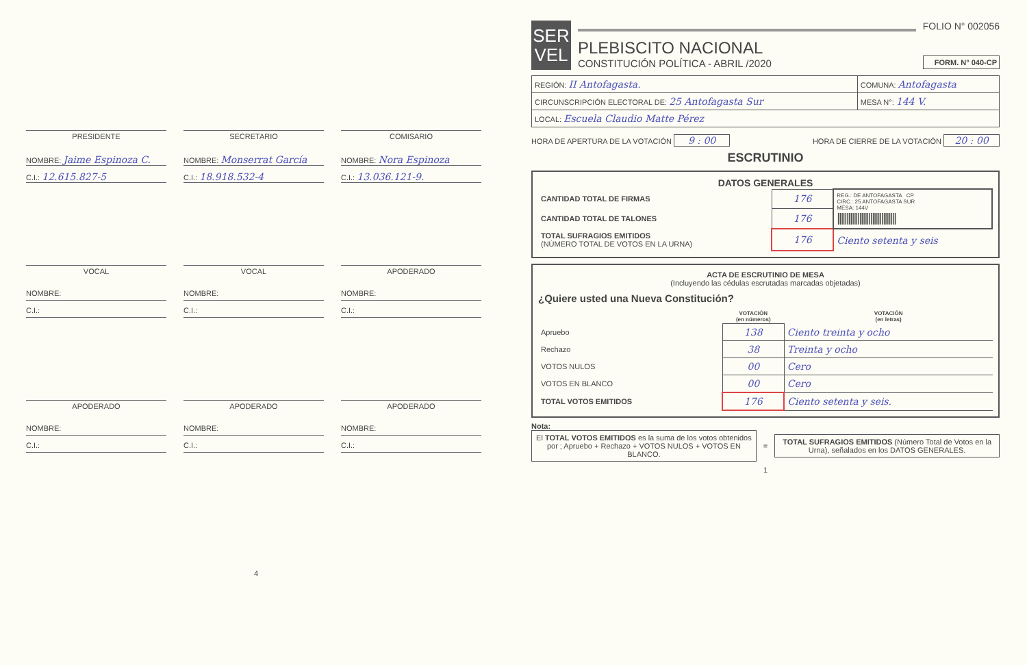PRESIDENTE
NOMBRE: Jaime Espinoza C.
C.I.: 12.615.827-5
SECRETARIO
NOMBRE: Monserrat García
C.I.: 18.918.532-4
COMISARIO
NOMBRE: Nora Espinoza
C.I.: 13.036.121-9.
VOCAL
NOMBRE:
C.I.:
VOCAL
NOMBRE:
C.I.:
APODERADO
NOMBRE:
C.I.:
APODERADO
NOMBRE:
C.I.:
APODERADO
NOMBRE:
C.I.:
APODERADO
NOMBRE:
C.I.:
4
SER
VEL
PLEBISCITO NACIONAL
CONSTITUCIÓN POLÍTICA - ABRIL /2020
FOLIO N° 002056
FORM. N° 040-CP
| REGIÓN: II Antofagasta. | COMUNA: Antofagasta | |
| CIRCUNSCRIPCIÓN ELECTORAL DE: 25 Antofagasta Sur | | MESA N°: 144 V. |
| LOCAL: Escuela Claudio Matte Pérez | | |
HORA DE APERTURA DE LA VOTACIÓN 9 : 00 HORA DE CIERRE DE LA VOTACIÓN 20 : 00
ESCRUTINIO
DATOS GENERALES
| CANTIDAD TOTAL DE FIRMAS | 176 | REG.: DE ANTOFAGASTA CP CIRC.: 25 ANTOFAGASTA SUR MESA: 144V //////////////////////////////// |
| CANTIDAD TOTAL DE TALONES | 176 | |
| TOTAL SUFRAGIOS EMITIDOS (NÚMERO TOTAL DE VOTOS EN LA URNA) | 176 | Ciento setenta y seis |
ACTA DE ESCRUTINIO DE MESA
(Incluyendo las cédulas escrutadas marcadas objetadas)
¿Quiere usted una Nueva Constitución?
| | VOTACIÓN (en números) | VOTACIÓN (en letras) |
| --- | --- | --- |
| Apruebo | 138 | Ciento treinta y ocho |
| Rechazo | 38 | Treinta y ocho |
| VOTOS NULOS | 00 | Cero |
| VOTOS EN BLANCO | 00 | Cero |
| TOTAL VOTOS EMITIDOS | 176 | Ciento setenta y seis. |
Nota:
El TOTAL VOTOS EMITIDOS es la suma de los votos obtenidos por ; Apruebo + Rechazo + VOTOS NULOS + VOTOS EN BLANCO.
=
TOTAL SUFRAGIOS EMITIDOS (Número Total de Votos en la Urna), señalados en los DATOS GENERALES.
1